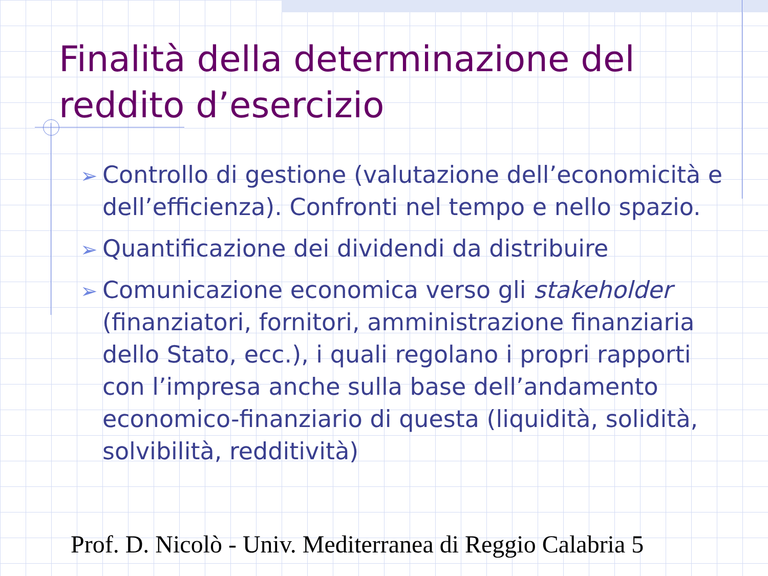Finalità della determinazione del reddito d’esercizio
➢ Controllo di gestione (valutazione dell’economicità e dell’efficienza). Confronti nel tempo e nello spazio.
➢ Quantificazione dei dividendi da distribuire
➢ Comunicazione economica verso gli stakeholder (finanziatori, fornitori, amministrazione finanziaria dello Stato, ecc.), i quali regolano i propri rapporti con l’impresa anche sulla base dell’andamento economico-finanziario di questa (liquidità, solidità, solvibilità, redditività)
Prof. D. Nicolò - Univ. Mediterranea di Reggio Calabria 5